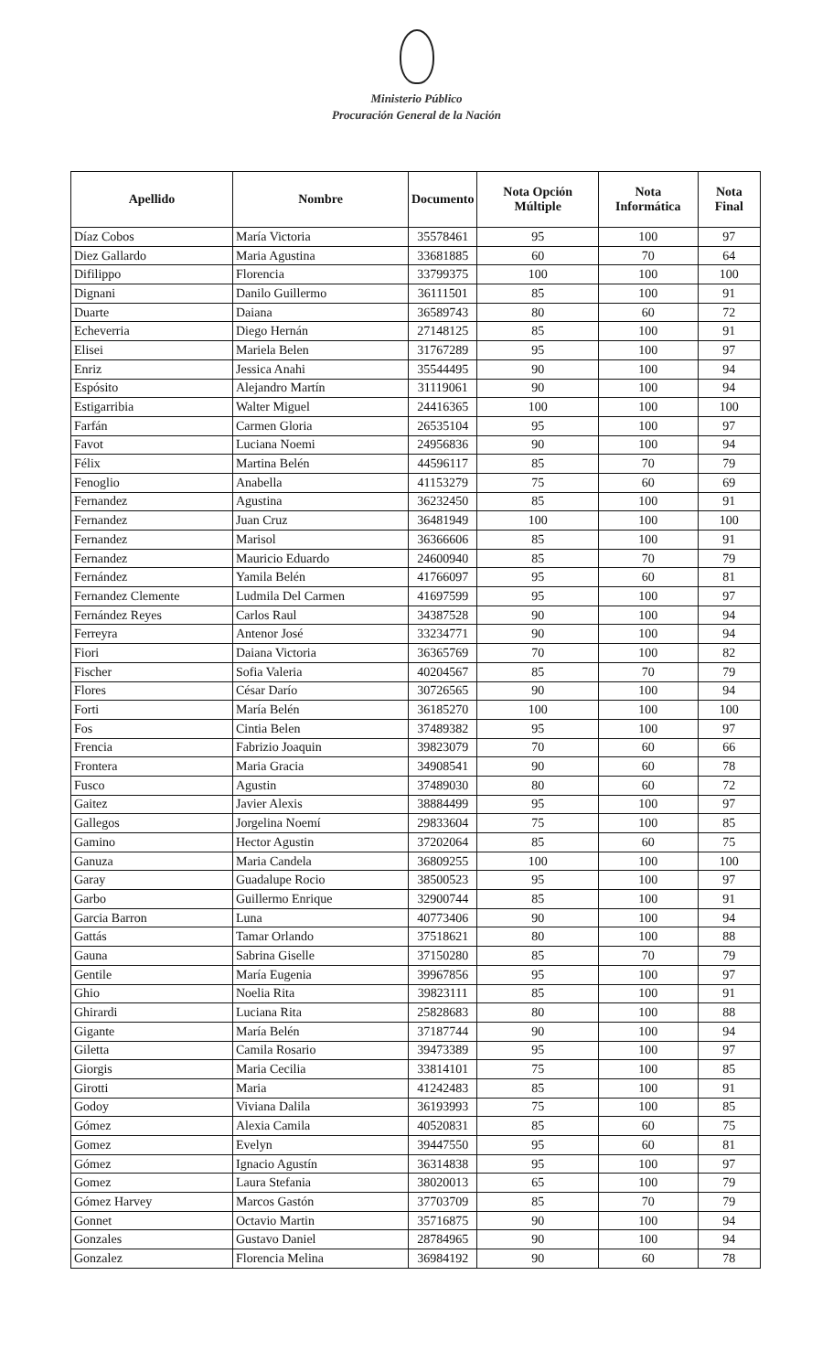Ministerio Público
Procuración General de la Nación
| Apellido | Nombre | Documento | Nota Opción Múltiple | Nota Informática | Nota Final |
| --- | --- | --- | --- | --- | --- |
| Díaz Cobos | María Victoria | 35578461 | 95 | 100 | 97 |
| Diez Gallardo | Maria Agustina | 33681885 | 60 | 70 | 64 |
| Difilippo | Florencia | 33799375 | 100 | 100 | 100 |
| Dignani | Danilo Guillermo | 36111501 | 85 | 100 | 91 |
| Duarte | Daiana | 36589743 | 80 | 60 | 72 |
| Echeverria | Diego Hernán | 27148125 | 85 | 100 | 91 |
| Elisei | Mariela Belen | 31767289 | 95 | 100 | 97 |
| Enriz | Jessica Anahi | 35544495 | 90 | 100 | 94 |
| Espósito | Alejandro Martín | 31119061 | 90 | 100 | 94 |
| Estigarribia | Walter Miguel | 24416365 | 100 | 100 | 100 |
| Farfán | Carmen Gloria | 26535104 | 95 | 100 | 97 |
| Favot | Luciana Noemi | 24956836 | 90 | 100 | 94 |
| Félix | Martina Belén | 44596117 | 85 | 70 | 79 |
| Fenoglio | Anabella | 41153279 | 75 | 60 | 69 |
| Fernandez | Agustina | 36232450 | 85 | 100 | 91 |
| Fernandez | Juan Cruz | 36481949 | 100 | 100 | 100 |
| Fernandez | Marisol | 36366606 | 85 | 100 | 91 |
| Fernandez | Mauricio Eduardo | 24600940 | 85 | 70 | 79 |
| Fernández | Yamila Belén | 41766097 | 95 | 60 | 81 |
| Fernandez Clemente | Ludmila Del Carmen | 41697599 | 95 | 100 | 97 |
| Fernández Reyes | Carlos Raul | 34387528 | 90 | 100 | 94 |
| Ferreyra | Antenor José | 33234771 | 90 | 100 | 94 |
| Fiori | Daiana Victoria | 36365769 | 70 | 100 | 82 |
| Fischer | Sofia Valeria | 40204567 | 85 | 70 | 79 |
| Flores | César Darío | 30726565 | 90 | 100 | 94 |
| Forti | María Belén | 36185270 | 100 | 100 | 100 |
| Fos | Cintia Belen | 37489382 | 95 | 100 | 97 |
| Frencia | Fabrizio Joaquin | 39823079 | 70 | 60 | 66 |
| Frontera | Maria Gracia | 34908541 | 90 | 60 | 78 |
| Fusco | Agustin | 37489030 | 80 | 60 | 72 |
| Gaitez | Javier Alexis | 38884499 | 95 | 100 | 97 |
| Gallegos | Jorgelina Noemí | 29833604 | 75 | 100 | 85 |
| Gamino | Hector Agustin | 37202064 | 85 | 60 | 75 |
| Ganuza | Maria Candela | 36809255 | 100 | 100 | 100 |
| Garay | Guadalupe Rocio | 38500523 | 95 | 100 | 97 |
| Garbo | Guillermo Enrique | 32900744 | 85 | 100 | 91 |
| Garcia Barron | Luna | 40773406 | 90 | 100 | 94 |
| Gattás | Tamar Orlando | 37518621 | 80 | 100 | 88 |
| Gauna | Sabrina Giselle | 37150280 | 85 | 70 | 79 |
| Gentile | María Eugenia | 39967856 | 95 | 100 | 97 |
| Ghio | Noelia Rita | 39823111 | 85 | 100 | 91 |
| Ghirardi | Luciana Rita | 25828683 | 80 | 100 | 88 |
| Gigante | María Belén | 37187744 | 90 | 100 | 94 |
| Giletta | Camila Rosario | 39473389 | 95 | 100 | 97 |
| Giorgis | Maria Cecilia | 33814101 | 75 | 100 | 85 |
| Girotti | Maria | 41242483 | 85 | 100 | 91 |
| Godoy | Viviana Dalila | 36193993 | 75 | 100 | 85 |
| Gómez | Alexia Camila | 40520831 | 85 | 60 | 75 |
| Gomez | Evelyn | 39447550 | 95 | 60 | 81 |
| Gómez | Ignacio Agustín | 36314838 | 95 | 100 | 97 |
| Gomez | Laura Stefania | 38020013 | 65 | 100 | 79 |
| Gómez Harvey | Marcos Gastón | 37703709 | 85 | 70 | 79 |
| Gonnet | Octavio Martin | 35716875 | 90 | 100 | 94 |
| Gonzales | Gustavo Daniel | 28784965 | 90 | 100 | 94 |
| Gonzalez | Florencia Melina | 36984192 | 90 | 60 | 78 |